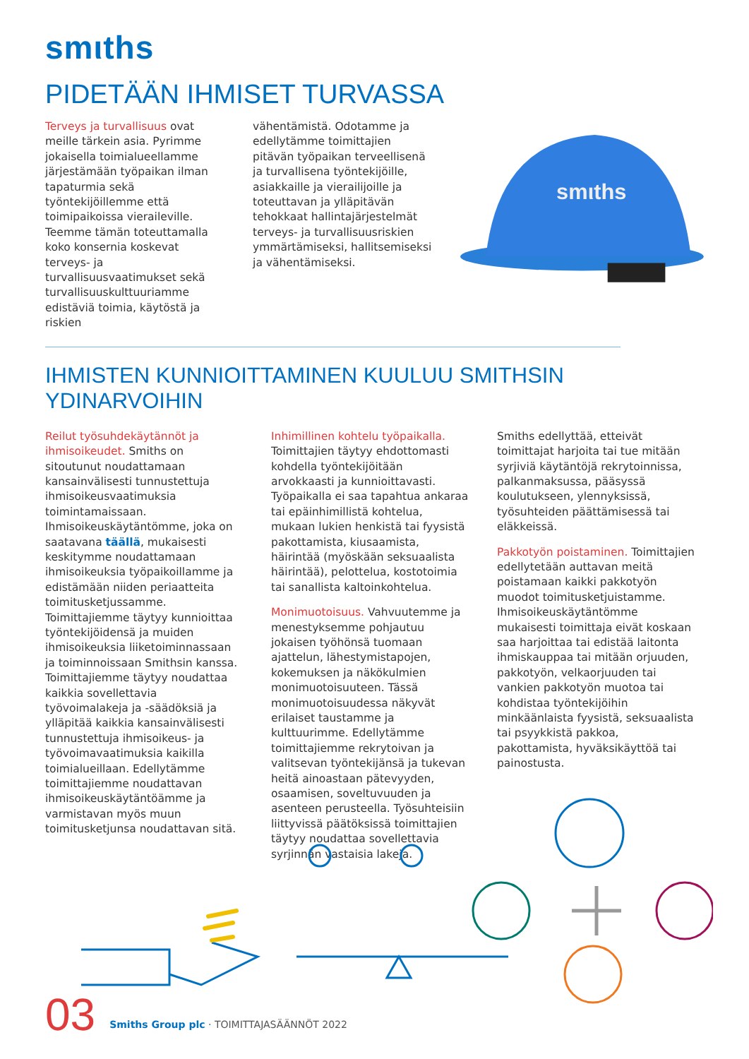smιths
PIDETÄÄN IHMISET TURVASSA
Terveys ja turvallisuus ovat meille tärkein asia. Pyrimme jokaisella toimialueellamme järjestämään työpaikan ilman tapaturmia sekä työntekijöillemme että toimipaikoissa vieraileville. Teemme tämän toteuttamalla koko konsernia koskevat terveys- ja turvallisuusvaatimukset sekä turvallisuuskulttuuriamme edistäviä toimia, käytöstä ja riskien
vähentämistä. Odotamme ja edellytämme toimittajien pitävän työpaikan terveellisenä ja turvallisena työntekijöille, asiakkaille ja vierailijoille ja toteuttavan ja ylläpitävän tehokkaat hallintajärjestelmät terveys- ja turvallisuusriskien ymmärtämiseksi, hallitsemiseksi ja vähentämiseksi.
smιths
IHMISTEN KUNNIOITTAMINEN KUULUU SMITHSIN YDINARVOIHIN
Reilut työsuhdekäytännöt ja ihmisoikeudet. Smiths on sitoutunut noudattamaan kansainvälisesti tunnustettuja ihmisoikeusvaatimuksia toimintamaissaan. Ihmisoikeuskäytäntömme, joka on saatavana täällä, mukaisesti keskitymme noudattamaan ihmisoikeuksia työpaikoillamme ja edistämään niiden periaatteita toimitusketjussamme. Toimittajiemme täytyy kunnioittaa työntekijöidensä ja muiden ihmisoikeuksia liiketoiminnassaan ja toiminnoissaan Smithsin kanssa. Toimittajiemme täytyy noudattaa kaikkia sovellettavia työvoimalakeja ja -säädöksiä ja ylläpitää kaikkia kansainvälisesti tunnustettuja ihmisoikeus- ja työvoimavaatimuksia kaikilla toimialueillaan. Edellytämme toimittajiemme noudattavan ihmisoikeuskäytäntöämme ja varmistavan myös muun toimitusketjunsa noudattavan sitä.
Inhimillinen kohtelu työpaikalla. Toimittajien täytyy ehdottomasti kohdella työntekijöitään arvokkaasti ja kunnioittavasti. Työpaikalla ei saa tapahtua ankaraa tai epäinhimillistä kohtelua, mukaan lukien henkistä tai fyysistä pakottamista, kiusaamista, häirintää (myöskään seksuaalista häirintää), pelottelua, kostotoimia tai sanallista kaltoinkohtelua.
Monimuotoisuus. Vahvuutemme ja menestyksemme pohjautuu jokaisen työhönsä tuomaan ajattelun, lähestymistapojen, kokemuksen ja näkökulmien monimuotoisuuteen. Tässä monimuotoisuudessa näkyvät erilaiset taustamme ja kulttuurimme. Edellytämme toimittajiemme rekrytoivan ja valitsevan työntekijänsä ja tukevan heitä ainoastaan pätevyyden, osaamisen, soveltuvuuden ja asenteen perusteella. Työsuhteisiin liittyvissä päätöksissä toimittajien täytyy noudattaa sovellettavia syrjinnän vastaisia lakeja.
Smiths edellyttää, etteivät toimittajat harjoita tai tue mitään syrjiviä käytäntöjä rekrytoinnissa, palkanmaksussa, pääsyssä koulutukseen, ylennyksissä, työsuhteiden päättämisessä tai eläkkeissä.
Pakkotyön poistaminen. Toimittajien edellytetään auttavan meitä poistamaan kaikki pakkotyön muodot toimitusketjuistamme. Ihmisoikeuskäytäntömme mukaisesti toimittaja eivät koskaan saa harjoittaa tai edistää laitonta ihmiskauppaa tai mitään orjuuden, pakkotyön, velkaorjuuden tai vankien pakkotyön muotoa tai kohdistaa työntekijöihin minkäänlaista fyysistä, seksuaalista tai psyykkistä pakkoa, pakottamista, hyväksikäyttöä tai painostusta.
03
Smiths Group plc · TOIMITTAJASÄÄNNÖT 2022